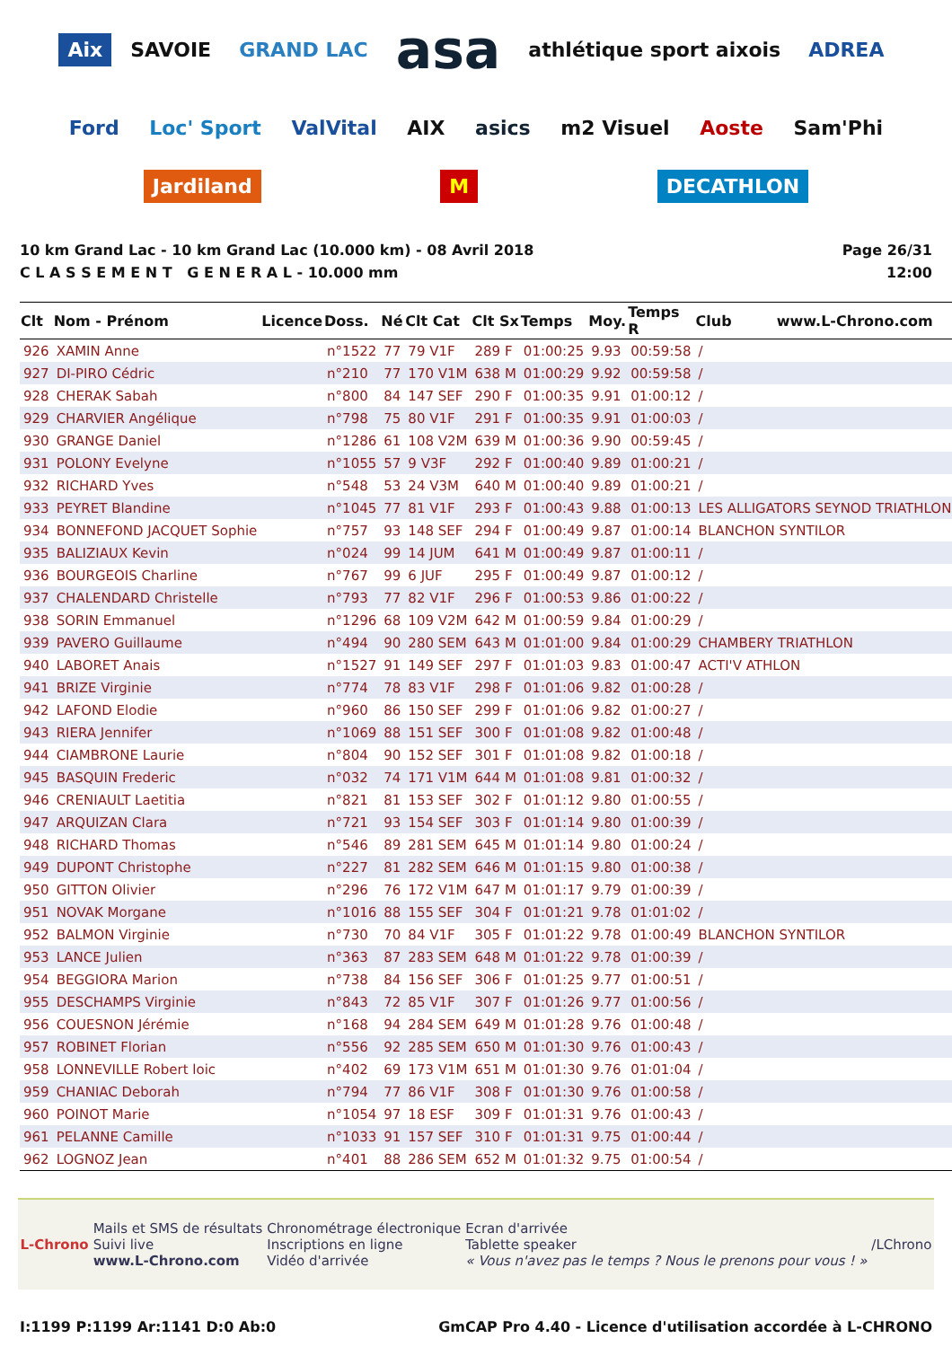Aix SAVOIE GRAND LAC asa athlétique sport aixois ADREA Ford Loc' Sport ValVital AIX asics m2 Visuel Aoste Sam'Phi Jardiland M DECATHLON
10 km Grand Lac - 10 km Grand Lac (10.000 km) - 08 Avril 2018
C L A S S E M E N T G E N E R A L - 10.000 mm
Page 26/31
12:00
| Clt | Nom - Prénom | Licence | Doss. | Né | Clt Cat | Clt Sx | Temps | Moy. | Temps R | Club www.L-Chrono.com |
| --- | --- | --- | --- | --- | --- | --- | --- | --- | --- | --- |
| 926 | XAMIN Anne | | n°1522 | 77 | 79 V1F | 289 F | 01:00:25 | 9.93 | 00:59:58 | / |
| 927 | DI-PIRO Cédric | | n°210 | 77 | 170 V1M | 638 M | 01:00:29 | 9.92 | 00:59:58 | / |
| 928 | CHERAK Sabah | | n°800 | 84 | 147 SEF | 290 F | 01:00:35 | 9.91 | 01:00:12 | / |
| 929 | CHARVIER Angélique | | n°798 | 75 | 80 V1F | 291 F | 01:00:35 | 9.91 | 01:00:03 | / |
| 930 | GRANGE Daniel | | n°1286 | 61 | 108 V2M | 639 M | 01:00:36 | 9.90 | 00:59:45 | / |
| 931 | POLONY Evelyne | | n°1055 | 57 | 9 V3F | 292 F | 01:00:40 | 9.89 | 01:00:21 | / |
| 932 | RICHARD Yves | | n°548 | 53 | 24 V3M | 640 M | 01:00:40 | 9.89 | 01:00:21 | / |
| 933 | PEYRET Blandine | | n°1045 | 77 | 81 V1F | 293 F | 01:00:43 | 9.88 | 01:00:13 | LES ALLIGATORS SEYNOD TRIATHLON |
| 934 | BONNEFOND JACQUET Sophie | | n°757 | 93 | 148 SEF | 294 F | 01:00:49 | 9.87 | 01:00:14 | BLANCHON SYNTILOR |
| 935 | BALIZIAUX Kevin | | n°024 | 99 | 14 JUM | 641 M | 01:00:49 | 9.87 | 01:00:11 | / |
| 936 | BOURGEOIS Charline | | n°767 | 99 | 6 JUF | 295 F | 01:00:49 | 9.87 | 01:00:12 | / |
| 937 | CHALENDARD Christelle | | n°793 | 77 | 82 V1F | 296 F | 01:00:53 | 9.86 | 01:00:22 | / |
| 938 | SORIN Emmanuel | | n°1296 | 68 | 109 V2M | 642 M | 01:00:59 | 9.84 | 01:00:29 | / |
| 939 | PAVERO Guillaume | | n°494 | 90 | 280 SEM | 643 M | 01:01:00 | 9.84 | 01:00:29 | CHAMBERY TRIATHLON |
| 940 | LABORET Anais | | n°1527 | 91 | 149 SEF | 297 F | 01:01:03 | 9.83 | 01:00:47 | ACTI'V ATHLON |
| 941 | BRIZE Virginie | | n°774 | 78 | 83 V1F | 298 F | 01:01:06 | 9.82 | 01:00:28 | / |
| 942 | LAFOND Elodie | | n°960 | 86 | 150 SEF | 299 F | 01:01:06 | 9.82 | 01:00:27 | / |
| 943 | RIERA Jennifer | | n°1069 | 88 | 151 SEF | 300 F | 01:01:08 | 9.82 | 01:00:48 | / |
| 944 | CIAMBRONE Laurie | | n°804 | 90 | 152 SEF | 301 F | 01:01:08 | 9.82 | 01:00:18 | / |
| 945 | BASQUIN Frederic | | n°032 | 74 | 171 V1M | 644 M | 01:01:08 | 9.81 | 01:00:32 | / |
| 946 | CRENIAULT Laetitia | | n°821 | 81 | 153 SEF | 302 F | 01:01:12 | 9.80 | 01:00:55 | / |
| 947 | ARQUIZAN Clara | | n°721 | 93 | 154 SEF | 303 F | 01:01:14 | 9.80 | 01:00:39 | / |
| 948 | RICHARD Thomas | | n°546 | 89 | 281 SEM | 645 M | 01:01:14 | 9.80 | 01:00:24 | / |
| 949 | DUPONT Christophe | | n°227 | 81 | 282 SEM | 646 M | 01:01:15 | 9.80 | 01:00:38 | / |
| 950 | GITTON Olivier | | n°296 | 76 | 172 V1M | 647 M | 01:01:17 | 9.79 | 01:00:39 | / |
| 951 | NOVAK Morgane | | n°1016 | 88 | 155 SEF | 304 F | 01:01:21 | 9.78 | 01:01:02 | / |
| 952 | BALMON Virginie | | n°730 | 70 | 84 V1F | 305 F | 01:01:22 | 9.78 | 01:00:49 | BLANCHON SYNTILOR |
| 953 | LANCE Julien | | n°363 | 87 | 283 SEM | 648 M | 01:01:22 | 9.78 | 01:00:39 | / |
| 954 | BEGGIORA Marion | | n°738 | 84 | 156 SEF | 306 F | 01:01:25 | 9.77 | 01:00:51 | / |
| 955 | DESCHAMPS Virginie | | n°843 | 72 | 85 V1F | 307 F | 01:01:26 | 9.77 | 01:00:56 | / |
| 956 | COUESNON Jérémie | | n°168 | 94 | 284 SEM | 649 M | 01:01:28 | 9.76 | 01:00:48 | / |
| 957 | ROBINET Florian | | n°556 | 92 | 285 SEM | 650 M | 01:01:30 | 9.76 | 01:00:43 | / |
| 958 | LONNEVILLE Robert loic | | n°402 | 69 | 173 V1M | 651 M | 01:01:30 | 9.76 | 01:01:04 | / |
| 959 | CHANIAC Deborah | | n°794 | 77 | 86 V1F | 308 F | 01:01:30 | 9.76 | 01:00:58 | / |
| 960 | POINOT Marie | | n°1054 | 97 | 18 ESF | 309 F | 01:01:31 | 9.76 | 01:00:43 | / |
| 961 | PELANNE Camille | | n°1033 | 91 | 157 SEF | 310 F | 01:01:31 | 9.75 | 01:00:44 | / |
| 962 | LOGNOZ Jean | | n°401 | 88 | 286 SEM | 652 M | 01:01:32 | 9.75 | 01:00:54 | / |
L-Chrono
Mails et SMS de résultats
Suivi live
www.L-Chrono.com
Chronométrage électronique
Inscriptions en ligne
Vidéo d'arrivée
Ecran d'arrivée
Tablette speaker
« Vous n'avez pas le temps ? Nous le prenons pour vous ! »
/LChrono
I:1199 P:1199 Ar:1141 D:0 Ab:0 GmCAP Pro 4.40 - Licence d'utilisation accordée à L-CHRONO